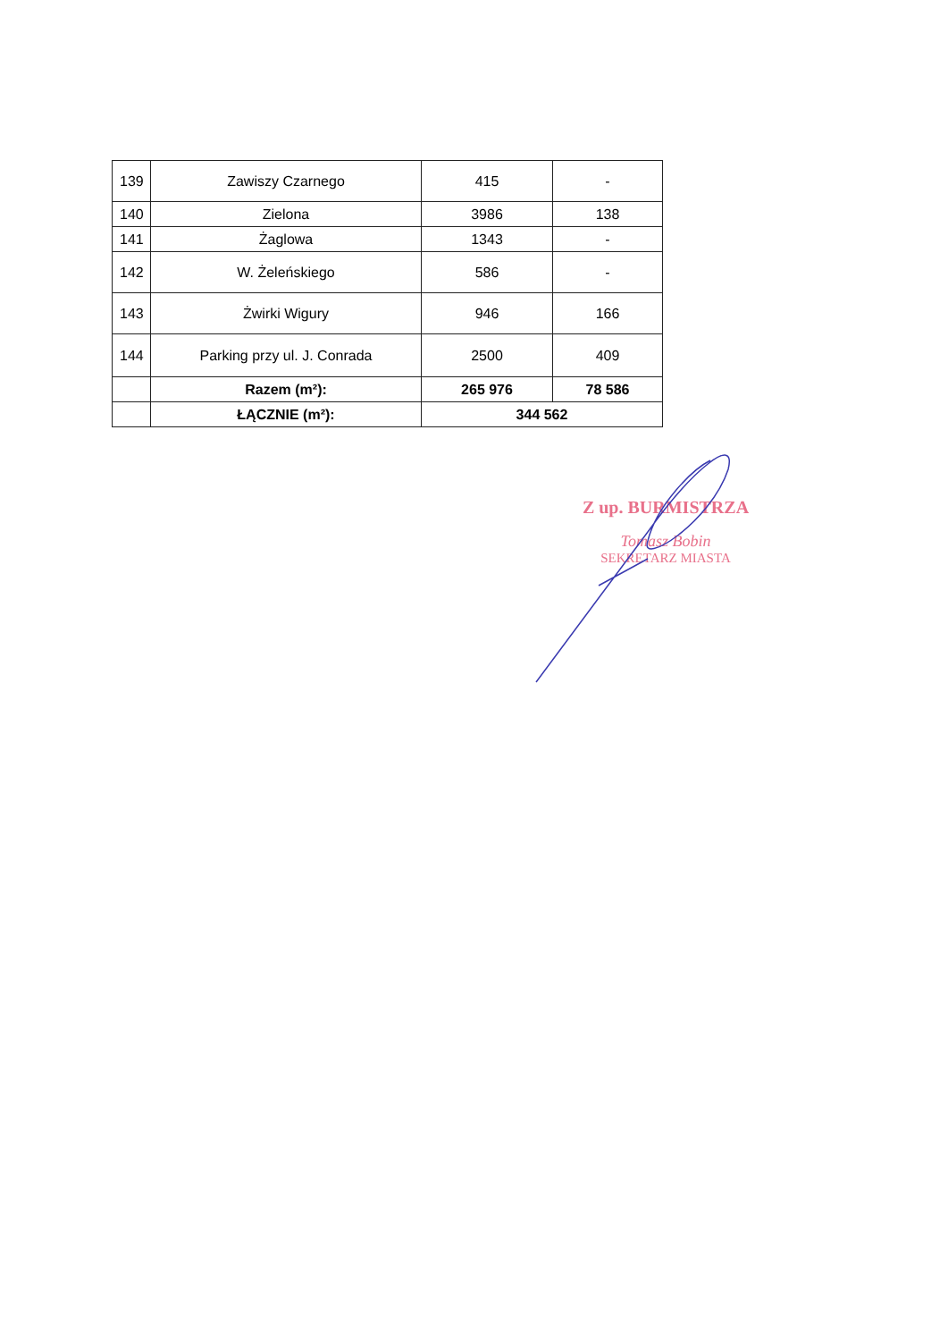| 139 | Zawiszy Czarnego | 415 | - |
| 140 | Zielona | 3986 | 138 |
| 141 | Żaglowa | 1343 | - |
| 142 | W. Żeleńskiego | 586 | - |
| 143 | Żwirki Wigury | 946 | 166 |
| 144 | Parking przy ul. J. Conrada | 2500 | 409 |
| | Razem (m²): | 265 976 | 78 586 |
| | ŁĄCZNIE (m²): | 344 562 | |
Z up. BURMISTRZA
Tomasz Bobin
SEKRETARZ MIASTA